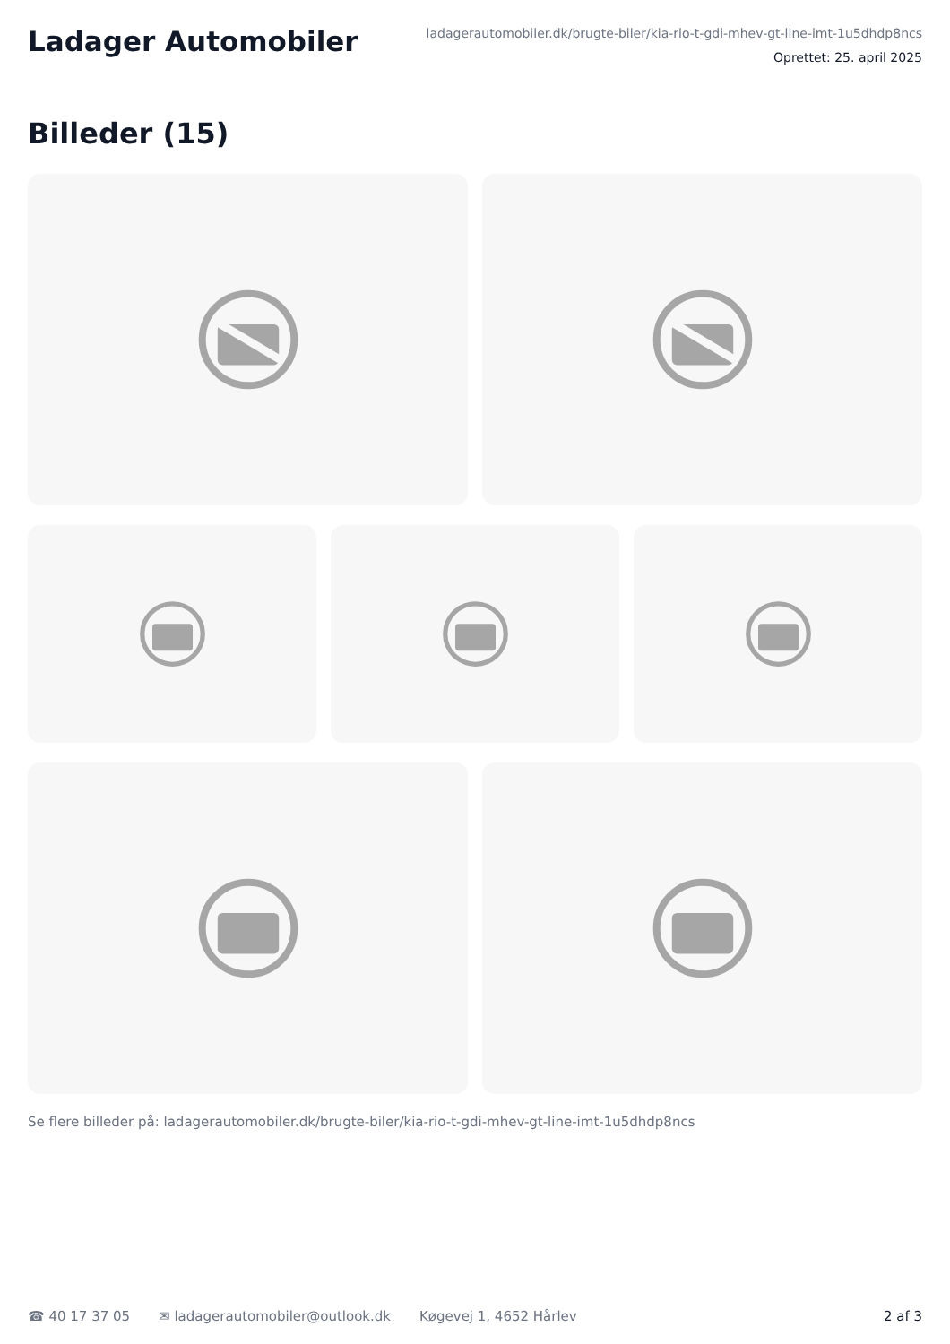Ladager Automobiler
ladagerautomobiler.dk/brugte-biler/kia-rio-t-gdi-mhev-gt-line-imt-1u5dhdp8ncs
Oprettet: 25. april 2025
Billeder (15)
Se flere billeder på: ladagerautomobiler.dk/brugte-biler/kia-rio-t-gdi-mhev-gt-line-imt-1u5dhdp8ncs
☎ 40 17 37 05 ✉ ladagerautomobiler@outlook.dk Køgevej 1, 4652 Hårlev 2 af 3